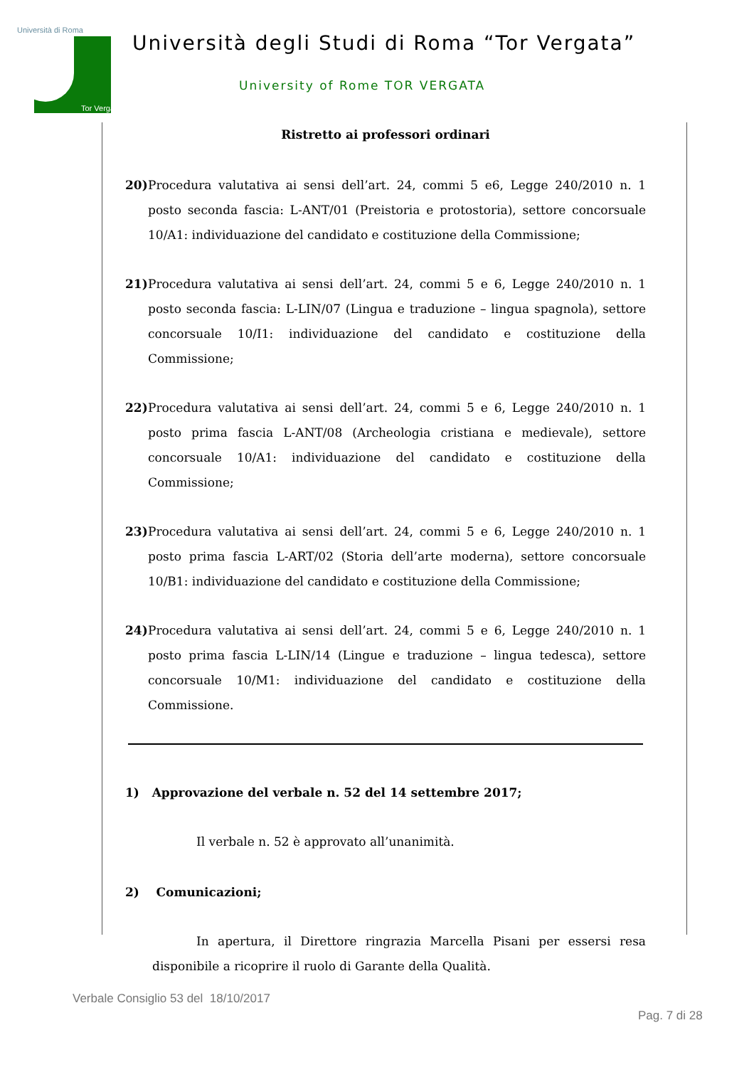Università di Roma
Tor Vergata
Università degli Studi di Roma “Tor Vergata”
University of Rome TOR VERGATA
Ristretto ai professori ordinari
20) Procedura valutativa ai sensi dell’art. 24, commi 5 e6, Legge 240/2010 n. 1 posto seconda fascia: L-ANT/01 (Preistoria e protostoria), settore concorsuale 10/A1: individuazione del candidato e costituzione della Commissione;
21) Procedura valutativa ai sensi dell’art. 24, commi 5 e 6, Legge 240/2010 n. 1 posto seconda fascia: L-LIN/07 (Lingua e traduzione – lingua spagnola), settore concorsuale 10/I1: individuazione del candidato e costituzione della Commissione;
22) Procedura valutativa ai sensi dell’art. 24, commi 5 e 6, Legge 240/2010 n. 1 posto prima fascia L-ANT/08 (Archeologia cristiana e medievale), settore concorsuale 10/A1: individuazione del candidato e costituzione della Commissione;
23) Procedura valutativa ai sensi dell’art. 24, commi 5 e 6, Legge 240/2010 n. 1 posto prima fascia L-ART/02 (Storia dell’arte moderna), settore concorsuale 10/B1: individuazione del candidato e costituzione della Commissione;
24) Procedura valutativa ai sensi dell’art. 24, commi 5 e 6, Legge 240/2010 n. 1 posto prima fascia L-LIN/14 (Lingue e traduzione – lingua tedesca), settore concorsuale 10/M1: individuazione del candidato e costituzione della Commissione.
1) Approvazione del verbale n. 52 del 14 settembre 2017;
Il verbale n. 52 è approvato all’unanimità.
2) Comunicazioni;
In apertura, il Direttore ringrazia Marcella Pisani per essersi resa disponibile a ricoprire il ruolo di Garante della Qualità.
Verbale Consiglio 53 del 18/10/2017
Pag. 7 di 28